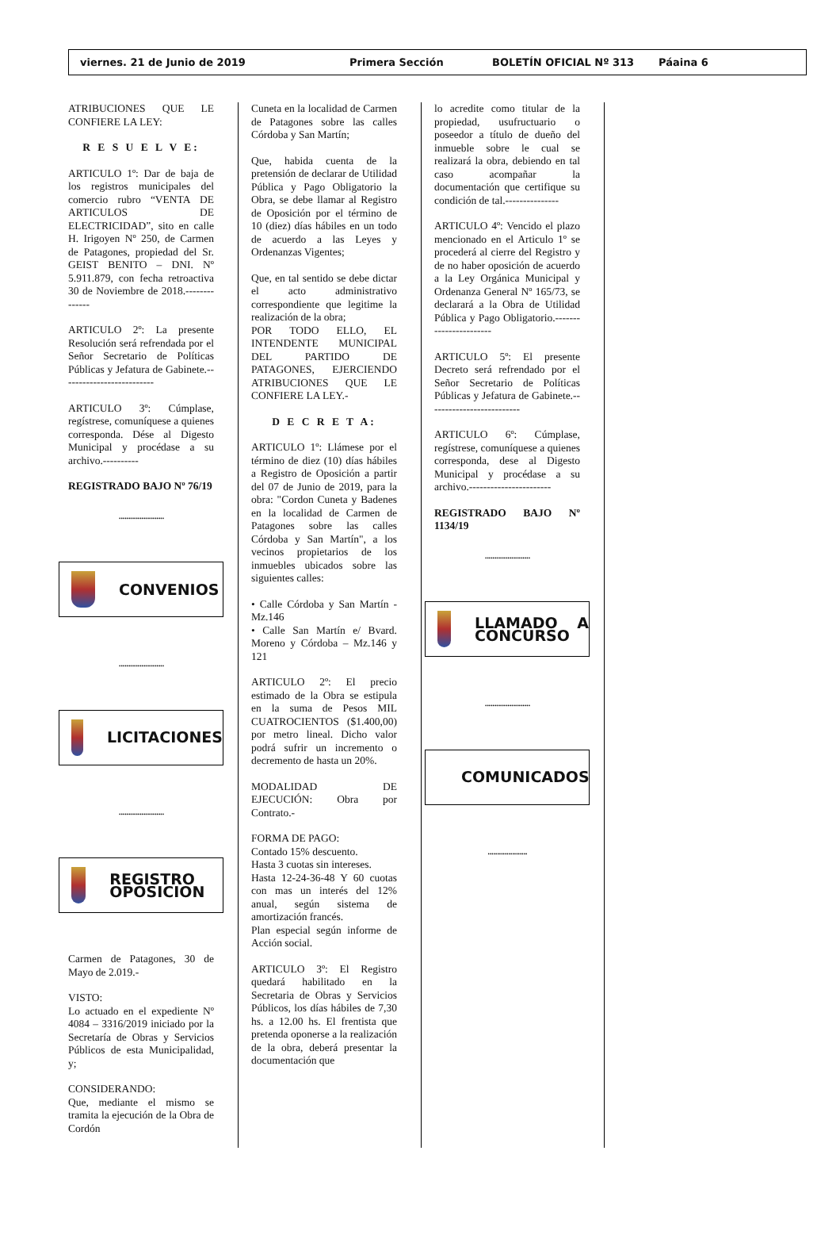viernes. 21 de Junio de 2019 Primera Sección BOLETÍN OFICIAL Nº 313 Páaina 6
ATRIBUCIONES QUE LE CONFIERE LA LEY:
R E S U E L V E:
ARTICULO 1º: Dar de baja de los registros municipales del comercio rubro “VENTA DE ARTICULOS DE ELECTRICIDAD”, sito en calle H. Irigoyen Nº 250, de Carmen de Patagones, propiedad del Sr. GEIST BENITO – DNI. Nº 5.911.879, con fecha retroactiva 30 de Noviembre de 2018.--------------
ARTICULO 2º: La presente Resolución será refrendada por el Señor Secretario de Políticas Públicas y Jefatura de Gabinete.--------------------------
ARTICULO 3º: Cúmplase, regístrese, comuníquese a quienes corresponda. Dése al Digesto Municipal y procédase a su archivo.----------
REGISTRADO BAJO Nº 76/19
........................
CONVENIOS
........................
LICITACIONES
........................
REGISTRO OPOSICION
Carmen de Patagones, 30 de Mayo de 2.019.-
VISTO:
Lo actuado en el expediente Nº 4084 – 3316/2019 iniciado por la Secretaría de Obras y Servicios Públicos de esta Municipalidad, y;
CONSIDERANDO:
Que, mediante el mismo se tramita la ejecución de la Obra de Cordón
Cuneta en la localidad de Carmen de Patagones sobre las calles Córdoba y San Martín;
Que, habida cuenta de la pretensión de declarar de Utilidad Pública y Pago Obligatorio la Obra, se debe llamar al Registro de Oposición por el término de 10 (diez) días hábiles en un todo de acuerdo a las Leyes y Ordenanzas Vigentes;
Que, en tal sentido se debe dictar el acto administrativo correspondiente que legitime la realización de la obra;
POR TODO ELLO, EL INTENDENTE MUNICIPAL DEL PARTIDO DE PATAGONES, EJERCIENDO ATRIBUCIONES QUE LE CONFIERE LA LEY.-
D E C R E T A:
ARTICULO 1º: Llámese por el término de diez (10) días hábiles a Registro de Oposición a partir del 07 de Junio de 2019, para la obra: "Cordon Cuneta y Badenes en la localidad de Carmen de Patagones sobre las calles Córdoba y San Martín", a los vecinos propietarios de los inmuebles ubicados sobre las siguientes calles:
• Calle Córdoba y San Martín - Mz.146
• Calle San Martín e/ Bvard. Moreno y Córdoba – Mz.146 y 121
ARTICULO 2º: El precio estimado de la Obra se estipula en la suma de Pesos MIL CUATROCIENTOS ($1.400,00) por metro lineal. Dicho valor podrá sufrir un incremento o decremento de hasta un 20%.
MODALIDAD DE EJECUCIÓN: Obra por Contrato.-
FORMA DE PAGO:
Contado 15% descuento.
Hasta 3 cuotas sin intereses.
Hasta 12-24-36-48 Y 60 cuotas con mas un interés del 12% anual, según sistema de amortización francés.
Plan especial según informe de Acción social.
ARTICULO 3º: El Registro quedará habilitado en la Secretaria de Obras y Servicios Públicos, los días hábiles de 7,30 hs. a 12.00 hs. El frentista que pretenda oponerse a la realización de la obra, deberá presentar la documentación que
lo acredite como titular de la propiedad, usufructuario o poseedor a título de dueño del inmueble sobre le cual se realizará la obra, debiendo en tal caso acompañar la documentación que certifique su condición de tal.---------------
ARTICULO 4º: Vencido el plazo mencionado en el Articulo 1º se procederá al cierre del Registro y de no haber oposición de acuerdo a la Ley Orgánica Municipal y Ordenanza General Nº 165/73, se declarará a la Obra de Utilidad Pública y Pago Obligatorio.-----------------------
ARTICULO 5º: El presente Decreto será refrendado por el Señor Secretario de Políticas Públicas y Jefatura de Gabinete.--------------------------
ARTICULO 6º: Cúmplase, regístrese, comuníquese a quienes corresponda, dese al Digesto Municipal y procédase a su archivo.-----------------------
REGISTRADO BAJO Nº 1134/19
........................
LLAMADO A CONCURSO
........................
COMUNICADOS
.....................